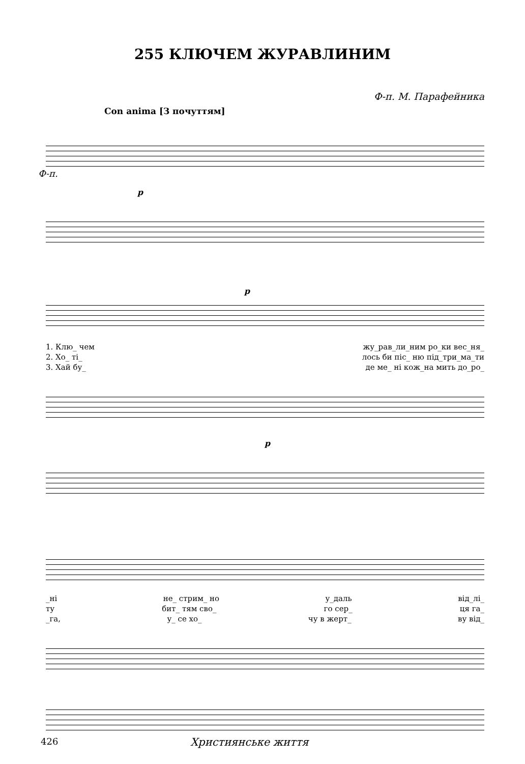255 КЛЮЧЕМ ЖУРАВЛИНИМ
Ф-п. М. Парафейника
Con anima [З почуттям]
Ф-п.
p
p
1. Клю_ чем жу_рав_ли_ним ро_ки вес_ня_
2. Хо_ ті_ лось би піс_ ню під_три_ма_ти
3. Хай бу_ де ме_ ні кож_на мить до_ро_
p
_ні не_ стрим_ но у_даль від_лі_
ту бит_ тям сво_ го сер_ ця га_
_га, у_ се хо_ чу в жерт_ ву від_
426 Християнське життя